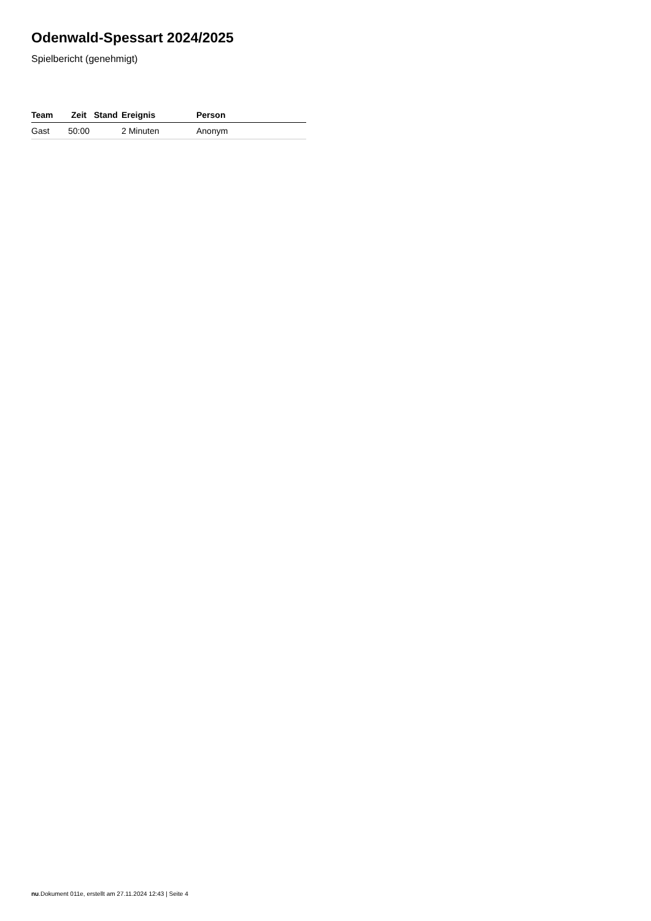Odenwald-Spessart 2024/2025
Spielbericht (genehmigt)
| Team | Zeit | Stand | Ereignis | Person |
| --- | --- | --- | --- | --- |
| Gast | 50:00 | | 2 Minuten | Anonym |
nu.Dokument 011e, erstellt am 27.11.2024 12:43 | Seite 4